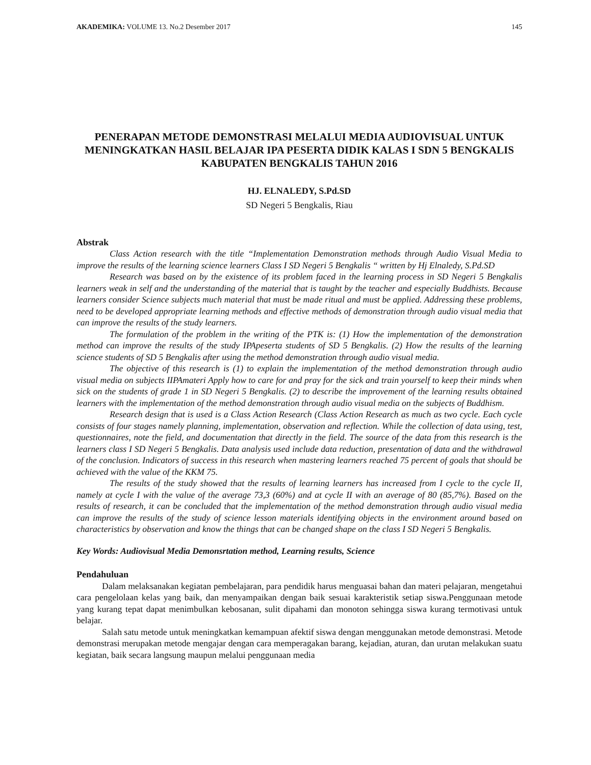AKADEMIKA: VOLUME 13. No.2 Desember 2017 145
PENERAPAN METODE DEMONSTRASI MELALUI MEDIA AUDIOVISUAL UNTUK MENINGKATKAN HASIL BELAJAR IPA PESERTA DIDIK KALAS I SDN 5 BENGKALIS KABUPATEN BENGKALIS TAHUN 2016
HJ. ELNALEDY, S.Pd.SD
SD Negeri 5 Bengkalis, Riau
Abstrak
Class Action research with the title “Implementation Demonstration methods through Audio Visual Media to improve the results of the learning science learners Class I SD Negeri 5 Bengkalis “ written by Hj Elnaledy, S.Pd.SD
Research was based on by the existence of its problem faced in the learning process in SD Negeri 5 Bengkalis learners weak in self and the understanding of the material that is taught by the teacher and especially Buddhists. Because learners consider Science subjects much material that must be made ritual and must be applied. Addressing these problems, need to be developed appropriate learning methods and effective methods of demonstration through audio visual media that can improve the results of the study learners.
The formulation of the problem in the writing of the PTK is: (1) How the implementation of the demonstration method can improve the results of the study IPApeserta students of SD 5 Bengkalis. (2) How the results of the learning science students of SD 5 Bengkalis after using the method demonstration through audio visual media.
The objective of this research is (1) to explain the implementation of the method demonstration through audio visual media on subjects IIPAmateri Apply how to care for and pray for the sick and train yourself to keep their minds when sick on the students of grade 1 in SD Negeri 5 Bengkalis. (2) to describe the improvement of the learning results obtained learners with the implementation of the method demonstration through audio visual media on the subjects of Buddhism.
Research design that is used is a Class Action Research (Class Action Research as much as two cycle. Each cycle consists of four stages namely planning, implementation, observation and reflection. While the collection of data using, test, questionnaires, note the field, and documentation that directly in the field. The source of the data from this research is the learners class I SD Negeri 5 Bengkalis. Data analysis used include data reduction, presentation of data and the withdrawal of the conclusion. Indicators of success in this research when mastering learners reached 75 percent of goals that should be achieved with the value of the KKM 75.
The results of the study showed that the results of learning learners has increased from I cycle to the cycle II, namely at cycle I with the value of the average 73,3 (60%) and at cycle II with an average of 80 (85,7%). Based on the results of research, it can be concluded that the implementation of the method demonstration through audio visual media can improve the results of the study of science lesson materials identifying objects in the environment around based on characteristics by observation and know the things that can be changed shape on the class I SD Negeri 5 Bengkalis.
Key Words: Audiovisual Media Demonsrtation method, Learning results, Science
Pendahuluan
Dalam melaksanakan kegiatan pembelajaran, para pendidik harus menguasai bahan dan materi pelajaran, mengetahui cara pengelolaan kelas yang baik, dan menyampaikan dengan baik sesuai karakteristik setiap siswa.Penggunaan metode yang kurang tepat dapat menimbulkan kebosanan, sulit dipahami dan monoton sehingga siswa kurang termotivasi untuk belajar.
Salah satu metode untuk meningkatkan kemampuan afektif siswa dengan menggunakan metode demonstrasi. Metode demonstrasi merupakan metode mengajar dengan cara memperagakan barang, kejadian, aturan, dan urutan melakukan suatu kegiatan, baik secara langsung maupun melalui penggunaan media